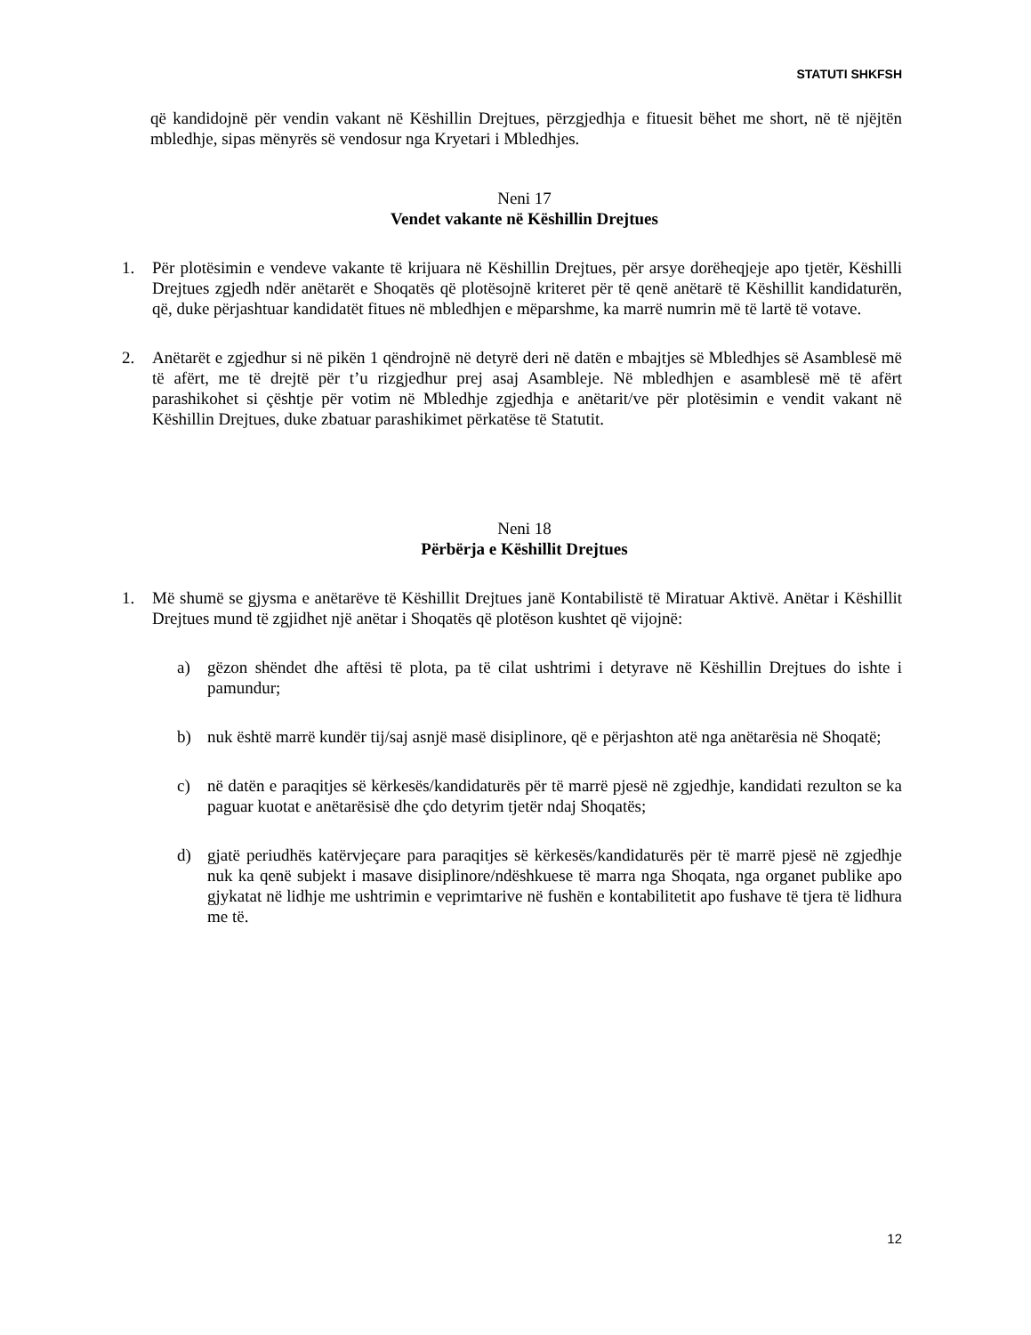STATUTI SHKFSH
që kandidojnë për vendin vakant në Këshillin Drejtues, përzgjedhja e fituesit bëhet me short, në të njëjtën mbledhje, sipas mënyrës së vendosur nga Kryetari i Mbledhjes.
Neni 17
Vendet vakante në Këshillin Drejtues
1. Për plotësimin e vendeve vakante të krijuara në Këshillin Drejtues, për arsye dorëheqjeje apo tjetër, Këshilli Drejtues zgjedh ndër anëtarët e Shoqatës që plotësojnë kriteret për të qenë anëtarë të Këshillit kandidaturën, që, duke përjashtuar kandidatët fitues në mbledhjen e mëparshme, ka marrë numrin më të lartë të votave.
2. Anëtarët e zgjedhur si në pikën 1 qëndrojnë në detyrë deri në datën e mbajtjes së Mbledhjes së Asamblesë më të afërt, me të drejtë për t’u rizgjedhur prej asaj Asambleje. Në mbledhjen e asamblesë më të afërt parashikohet si çështje për votim në Mbledhje zgjedhja e anëtarit/ve për plotësimin e vendit vakant në Këshillin Drejtues, duke zbatuar parashikimet përkatëse të Statutit.
Neni 18
Përbërja e Këshillit Drejtues
1. Më shumë se gjysma e anëtarëve të Këshillit Drejtues janë Kontabilistë të Miratuar Aktivë. Anëtar i Këshillit Drejtues mund të zgjidhet një anëtar i Shoqatës që plotëson kushtet që vijojnë:
a) gëzon shëndet dhe aftësi të plota, pa të cilat ushtrimi i detyrave në Këshillin Drejtues do ishte i pamundur;
b) nuk është marrë kundër tij/saj asnjë masë disiplinore, që e përjashton atë nga anëtarësia në Shoqatë;
c) në datën e paraqitjes së kërkesës/kandidaturës për të marrë pjesë në zgjedhje, kandidati rezulton se ka paguar kuotat e anëtarësisë dhe çdo detyrim tjetër ndaj Shoqatës;
d) gjatë periudhës katërvjeçare para paraqitjes së kërkesës/kandidaturës për të marrë pjesë në zgjedhje nuk ka qenë subjekt i masave disiplinore/ndëshkuese të marra nga Shoqata, nga organet publike apo gjykatat në lidhje me ushtrimin e veprimtarive në fushën e kontabilitetit apo fushave të tjera të lidhura me të.
12